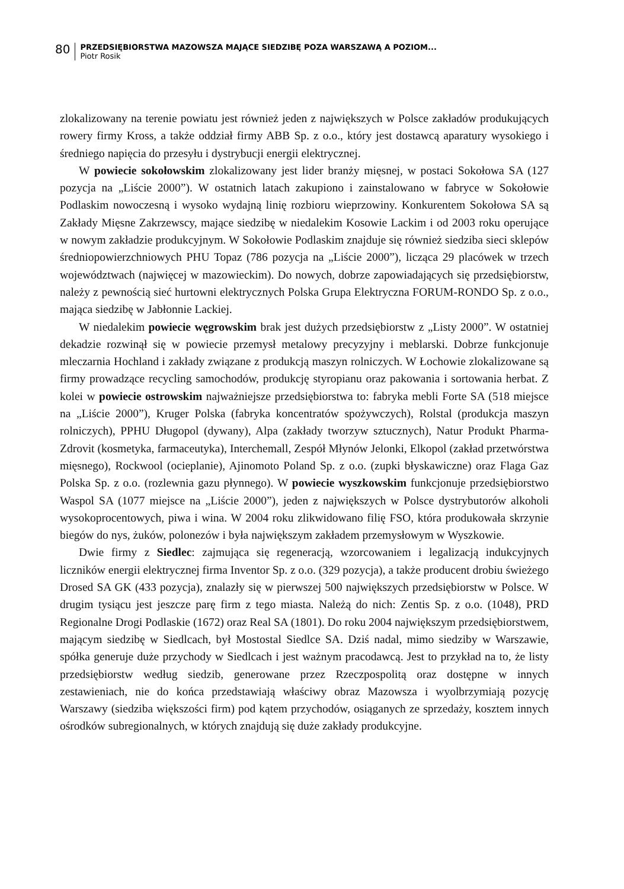80
PRZEDSIĘBIORSTWA MAZOWSZA MAJĄCE SIEDZIBĘ POZA WARSZAWĄ A POZIOM...
Piotr Rosik
zlokalizowany na terenie powiatu jest również jeden z największych w Polsce zakładów produkujących rowery firmy Kross, a także oddział firmy ABB Sp. z o.o., który jest dostawcą aparatury wysokiego i średniego napięcia do przesyłu i dystrybucji energii elektrycznej.
W powiecie sokołowskim zlokalizowany jest lider branży mięsnej, w postaci Sokołowa SA (127 pozycja na „Liście 2000”). W ostatnich latach zakupiono i zainstalowano w fabryce w Sokołowie Podlaskim nowoczesną i wysoko wydajną linię rozbioru wieprzowiny. Konkurentem Sokołowa SA są Zakłady Mięsne Zakrzewscy, mające siedzibę w niedalekim Kosowie Lackim i od 2003 roku operujące w nowym zakładzie produkcyjnym. W Sokołowie Podlaskim znajduje się również siedziba sieci sklepów średniopowierzchniowych PHU Topaz (786 pozycja na „Liście 2000”), licząca 29 placówek w trzech województwach (najwięcej w mazowieckim). Do nowych, dobrze zapowiadających się przedsiębiorstw, należy z pewnością sieć hurtowni elektrycznych Polska Grupa Elektryczna FORUM-RONDO Sp. z o.o., mająca siedzibę w Jabłonnie Lackiej.
W niedalekim powiecie węgrowskim brak jest dużych przedsiębiorstw z „Listy 2000”. W ostatniej dekadzie rozwinął się w powiecie przemysł metalowy precyzyjny i meblarski. Dobrze funkcjonuje mleczarnia Hochland i zakłady związane z produkcją maszyn rolniczych. W Łochowie zlokalizowane są firmy prowadzące recycling samochodów, produkcję styropianu oraz pakowania i sortowania herbat. Z kolei w powiecie ostrowskim najważniejsze przedsiębiorstwa to: fabryka mebli Forte SA (518 miejsce na „Liście 2000”), Kruger Polska (fabryka koncentratów spożywczych), Rolstal (produkcja maszyn rolniczych), PPHU Długopol (dywany), Alpa (zakłady tworzyw sztucznych), Natur Produkt Pharma-Zdrovit (kosmetyka, farmaceutyka), Interchemall, Zespół Młynów Jelonki, Elkopol (zakład przetwórstwa mięsnego), Rockwool (ocieplanie), Ajinomoto Poland Sp. z o.o. (zupki błyskawiczne) oraz Flaga Gaz Polska Sp. z o.o. (rozlewnia gazu płynnego). W powiecie wyszkowskim funkcjonuje przedsiębiorstwo Waspol SA (1077 miejsce na „Liście 2000”), jeden z największych w Polsce dystrybutorów alkoholi wysokoprocentowych, piwa i wina. W 2004 roku zlikwidowano filię FSO, która produkowała skrzynie biegów do nys, żuków, polonezów i była największym zakładem przemysłowym w Wyszkowie.
Dwie firmy z Siedlec: zajmująca się regeneracją, wzorcowaniem i legalizacją indukcyjnych liczników energii elektrycznej firma Inventor Sp. z o.o. (329 pozycja), a także producent drobiu świeżego Drosed SA GK (433 pozycja), znalazły się w pierwszej 500 największych przedsiębiorstw w Polsce. W drugim tysiącu jest jeszcze parę firm z tego miasta. Należą do nich: Zentis Sp. z o.o. (1048), PRD Regionalne Drogi Podlaskie (1672) oraz Real SA (1801). Do roku 2004 największym przedsiębiorstwem, mającym siedzibę w Siedlcach, był Mostostal Siedlce SA. Dziś nadal, mimo siedziby w Warszawie, spółka generuje duże przychody w Siedlcach i jest ważnym pracodawcą. Jest to przykład na to, że listy przedsiębiorstw według siedzib, generowane przez Rzeczpospolitą oraz dostępne w innych zestawieniach, nie do końca przedstawiają właściwy obraz Mazowsza i wyolbrzymiają pozycję Warszawy (siedziba większości firm) pod kątem przychodów, osiąganych ze sprzedaży, kosztem innych ośrodków subregionalnych, w których znajdują się duże zakłady produkcyjne.